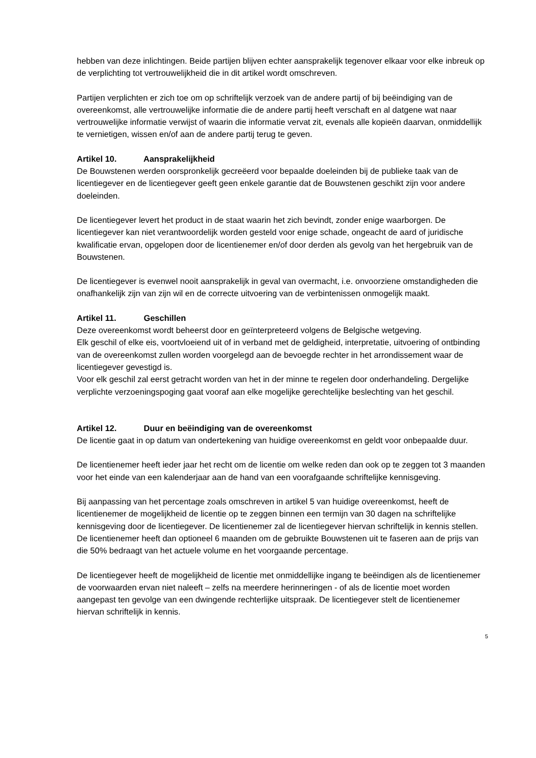hebben van deze inlichtingen. Beide partijen blijven echter aansprakelijk tegenover elkaar voor elke inbreuk op de verplichting tot vertrouwelijkheid die in dit artikel wordt omschreven.
Partijen verplichten er zich toe om op schriftelijk verzoek van de andere partij of bij beëindiging van de overeenkomst, alle vertrouwelijke informatie die de andere partij heeft verschaft en al datgene wat naar vertrouwelijke informatie verwijst of waarin die informatie vervat zit, evenals alle kopieën daarvan, onmiddellijk te vernietigen, wissen en/of aan de andere partij terug te geven.
Artikel 10. Aansprakelijkheid
De Bouwstenen werden oorspronkelijk gecreëerd voor bepaalde doeleinden bij de publieke taak van de licentiegever en de licentiegever geeft geen enkele garantie dat de Bouwstenen geschikt zijn voor andere doeleinden.
De licentiegever levert het product in de staat waarin het zich bevindt, zonder enige waarborgen. De licentiegever kan niet verantwoordelijk worden gesteld voor enige schade, ongeacht de aard of juridische kwalificatie ervan, opgelopen door de licentienemer en/of door derden als gevolg van het hergebruik van de Bouwstenen.
De licentiegever is evenwel nooit aansprakelijk in geval van overmacht, i.e. onvoorziene omstandigheden die onafhankelijk zijn van zijn wil en de correcte uitvoering van de verbintenissen onmogelijk maakt.
Artikel 11. Geschillen
Deze overeenkomst wordt beheerst door en geïnterpreteerd volgens de Belgische wetgeving.
Elk geschil of elke eis, voortvloeiend uit of in verband met de geldigheid, interpretatie, uitvoering of ontbinding van de overeenkomst zullen worden voorgelegd aan de bevoegde rechter in het arrondissement waar de licentiegever gevestigd is.
Voor elk geschil zal eerst getracht worden van het in der minne te regelen door onderhandeling. Dergelijke verplichte verzoeningspoging gaat vooraf aan elke mogelijke gerechtelijke beslechting van het geschil.
Artikel 12. Duur en beëindiging van de overeenkomst
De licentie gaat in op datum van ondertekening van huidige overeenkomst en geldt voor onbepaalde duur.
De licentienemer heeft ieder jaar het recht om de licentie om welke reden dan ook op te zeggen tot 3 maanden voor het einde van een kalenderjaar aan de hand van een voorafgaande schriftelijke kennisgeving.
Bij aanpassing van het percentage zoals omschreven in artikel 5 van huidige overeenkomst, heeft de licentienemer de mogelijkheid de licentie op te zeggen binnen een termijn van 30 dagen na schriftelijke kennisgeving door de licentiegever. De licentienemer zal de licentiegever hiervan schriftelijk in kennis stellen. De licentienemer heeft dan optioneel 6 maanden om de gebruikte Bouwstenen uit te faseren aan de prijs van die 50% bedraagt van het actuele volume en het voorgaande percentage.
De licentiegever heeft de mogelijkheid de licentie met onmiddellijke ingang te beëindigen als de licentienemer de voorwaarden ervan niet naleeft – zelfs na meerdere herinneringen - of als de licentie moet worden aangepast ten gevolge van een dwingende rechterlijke uitspraak. De licentiegever stelt de licentienemer hiervan schriftelijk in kennis.
5